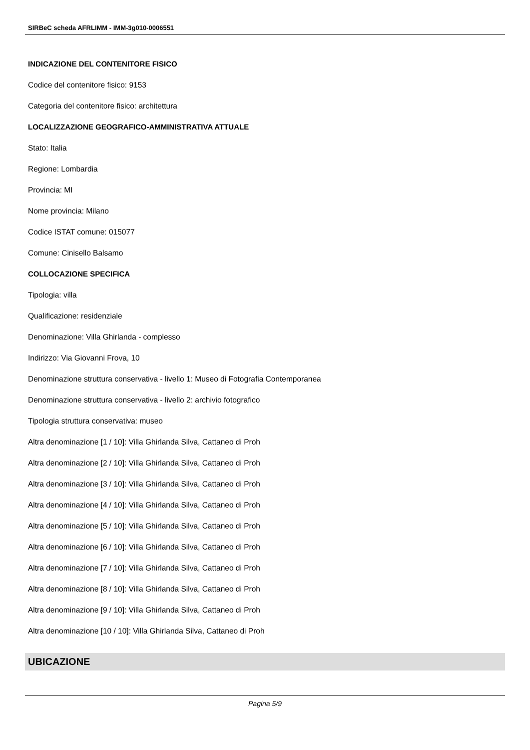SIRBeC scheda AFRLIMM - IMM-3g010-0006551
INDICAZIONE DEL CONTENITORE FISICO
Codice del contenitore fisico: 9153
Categoria del contenitore fisico: architettura
LOCALIZZAZIONE GEOGRAFICO-AMMINISTRATIVA ATTUALE
Stato: Italia
Regione: Lombardia
Provincia: MI
Nome provincia: Milano
Codice ISTAT comune: 015077
Comune: Cinisello Balsamo
COLLOCAZIONE SPECIFICA
Tipologia: villa
Qualificazione: residenziale
Denominazione: Villa Ghirlanda - complesso
Indirizzo: Via Giovanni Frova, 10
Denominazione struttura conservativa - livello 1: Museo di Fotografia Contemporanea
Denominazione struttura conservativa - livello 2: archivio fotografico
Tipologia struttura conservativa: museo
Altra denominazione [1 / 10]: Villa Ghirlanda Silva, Cattaneo di Proh
Altra denominazione [2 / 10]: Villa Ghirlanda Silva, Cattaneo di Proh
Altra denominazione [3 / 10]: Villa Ghirlanda Silva, Cattaneo di Proh
Altra denominazione [4 / 10]: Villa Ghirlanda Silva, Cattaneo di Proh
Altra denominazione [5 / 10]: Villa Ghirlanda Silva, Cattaneo di Proh
Altra denominazione [6 / 10]: Villa Ghirlanda Silva, Cattaneo di Proh
Altra denominazione [7 / 10]: Villa Ghirlanda Silva, Cattaneo di Proh
Altra denominazione [8 / 10]: Villa Ghirlanda Silva, Cattaneo di Proh
Altra denominazione [9 / 10]: Villa Ghirlanda Silva, Cattaneo di Proh
Altra denominazione [10 / 10]: Villa Ghirlanda Silva, Cattaneo di Proh
UBICAZIONE
Pagina 5/9